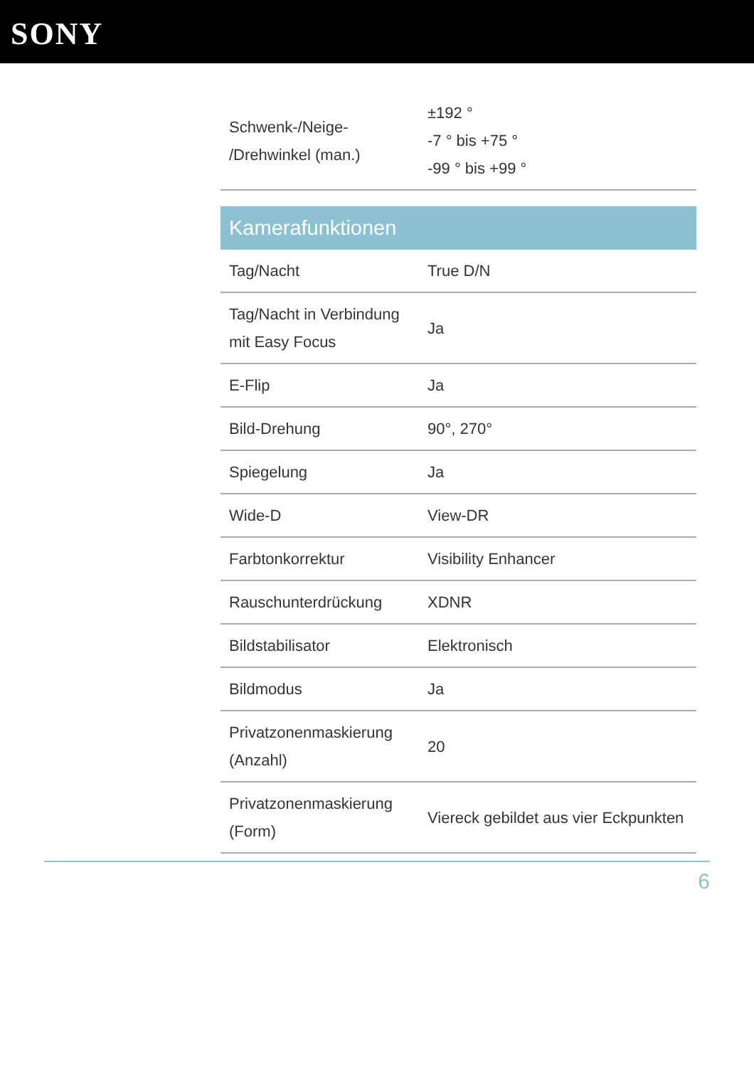SONY
| Schwenk-/Neige- /Drehwinkel (man.) | ±192 ° -7 ° bis +75 ° -99 ° bis +99 ° |
| Kamerafunktionen | |
| Tag/Nacht | True D/N |
| Tag/Nacht in Verbindung mit Easy Focus | Ja |
| E-Flip | Ja |
| Bild-Drehung | 90°, 270° |
| Spiegelung | Ja |
| Wide-D | View-DR |
| Farbtonkorrektur | Visibility Enhancer |
| Rauschunterdrückung | XDNR |
| Bildstabilisator | Elektronisch |
| Bildmodus | Ja |
| Privatzonenmaskierung (Anzahl) | 20 |
| Privatzonenmaskierung (Form) | Viereck gebildet aus vier Eckpunkten |
6